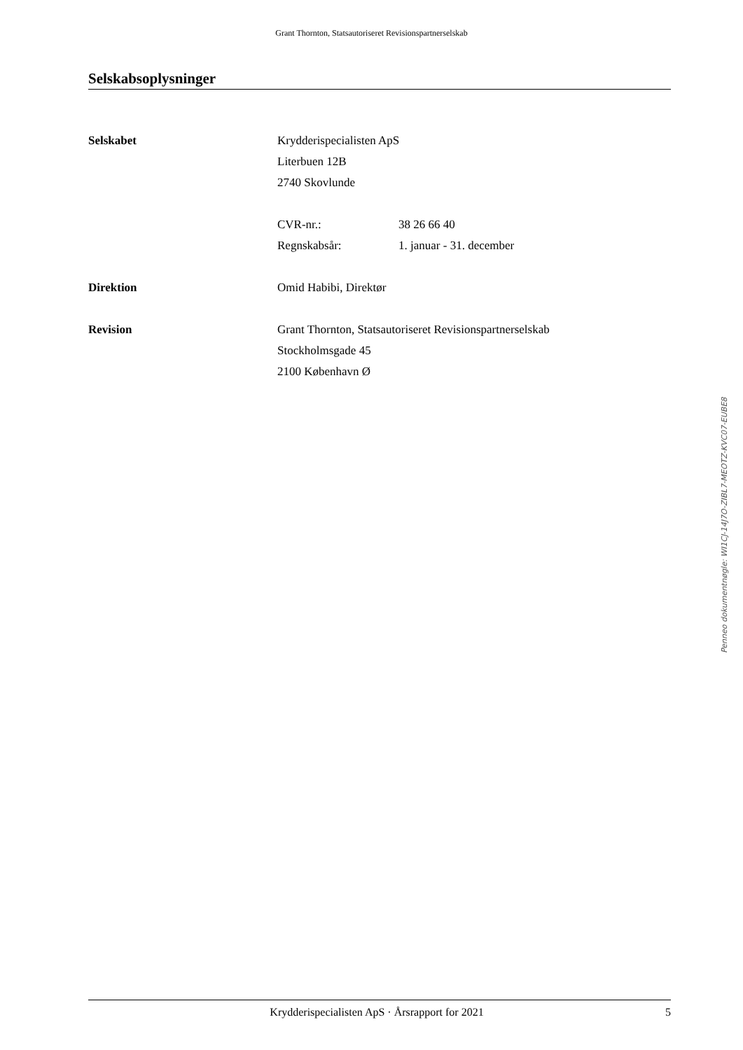Grant Thornton, Statsautoriseret Revisionspartnerselskab
Selskabsoplysninger
Selskabet Krydderispecialisten ApS
Literbuen 12B
2740 Skovlunde
CVR-nr.: 38 26 66 40
Regnskabsår: 1. januar - 31. december
Direktion Omid Habibi, Direktør
Revision Grant Thornton, Statsautoriseret Revisionspartnerselskab
Stockholmsgade 45
2100 København Ø
Penneo dokumentnøgle: WI1CJ-14J7O-ZIBL7-MEOTZ-KVC07-EUBE8
Krydderispecialisten ApS · Årsrapport for 2021 5